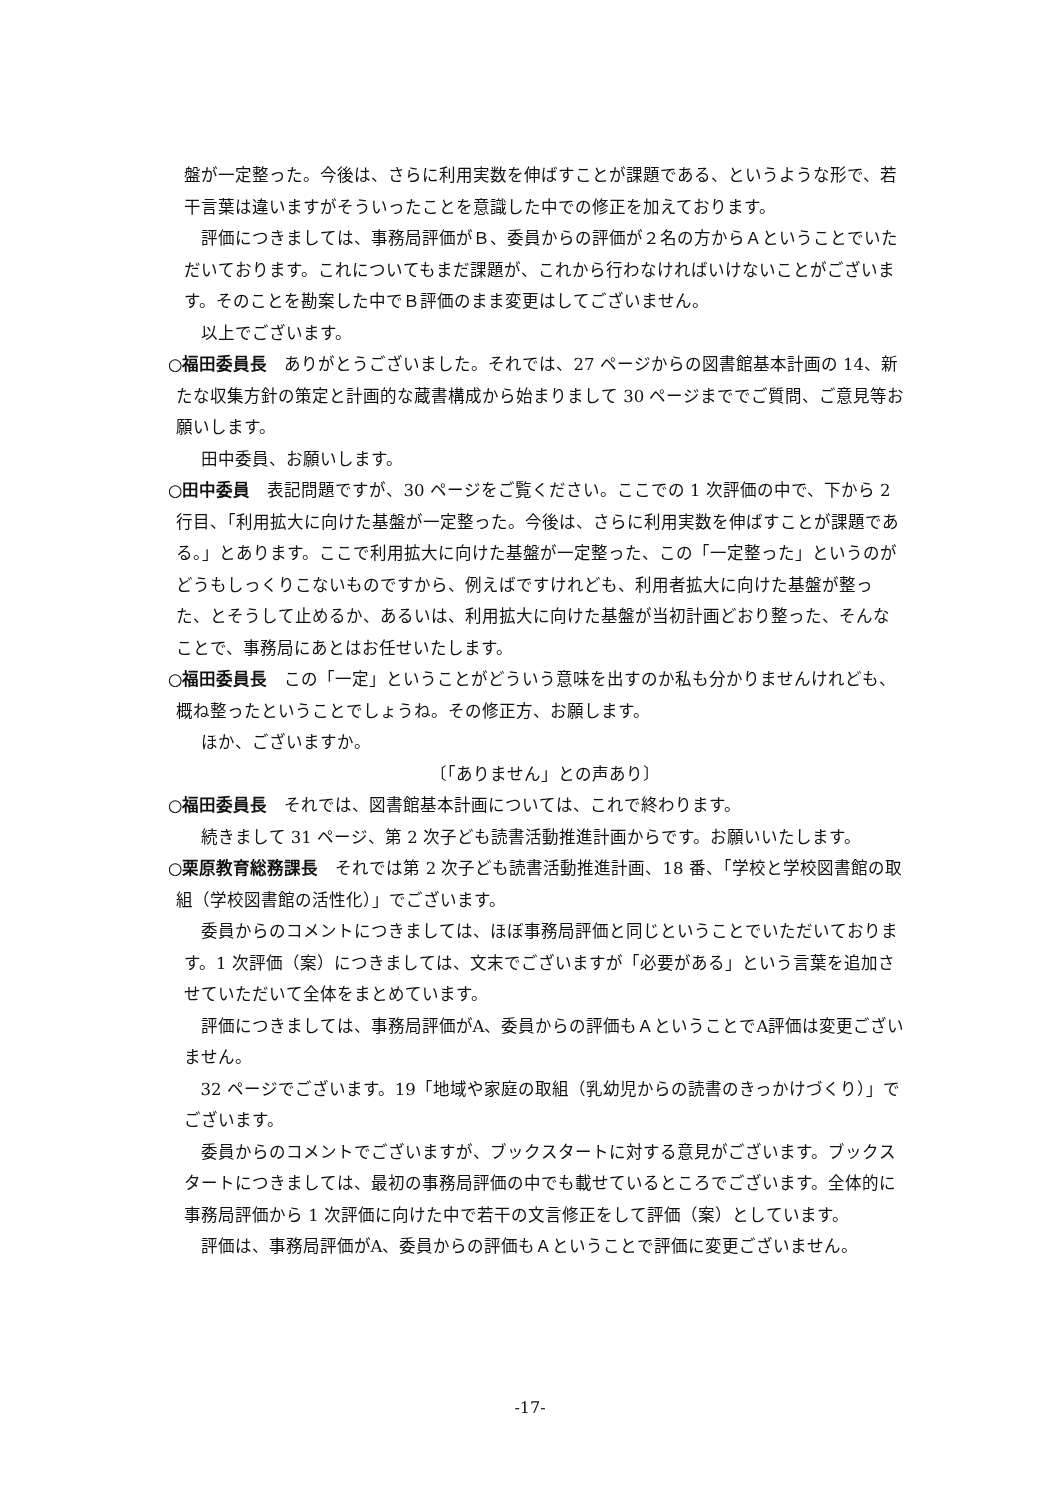盤が一定整った。今後は、さらに利用実数を伸ばすことが課題である、というような形で、若干言葉は違いますがそういったことを意識した中での修正を加えております。
評価につきましては、事務局評価がＢ、委員からの評価が２名の方からＡということでいただいております。これについてもまだ課題が、これから行わなければいけないことがございます。そのことを勘案した中でＢ評価のまま変更はしてございません。
以上でございます。
○福田委員長　ありがとうございました。それでは、27 ページからの図書館基本計画の 14、新たな収集方針の策定と計画的な蔵書構成から始まりまして 30 ページまででご質問、ご意見等お願いします。
田中委員、お願いします。
○田中委員　表記問題ですが、30 ページをご覧ください。ここでの 1 次評価の中で、下から 2 行目、「利用拡大に向けた基盤が一定整った。今後は、さらに利用実数を伸ばすことが課題である。」とあります。ここで利用拡大に向けた基盤が一定整った、この「一定整った」というのがどうもしっくりこないものですから、例えばですけれども、利用者拡大に向けた基盤が整った、とそうして止めるか、あるいは、利用拡大に向けた基盤が当初計画どおり整った、そんなことで、事務局にあとはお任せいたします。
○福田委員長　この「一定」ということがどういう意味を出すのか私も分かりませんけれども、概ね整ったということでしょうね。その修正方、お願します。
ほか、ございますか。
〔「ありません」との声あり〕
○福田委員長　それでは、図書館基本計画については、これで終わります。
続きまして 31 ページ、第 2 次子ども読書活動推進計画からです。お願いいたします。
○栗原教育総務課長　それでは第 2 次子ども読書活動推進計画、18 番、「学校と学校図書館の取組（学校図書館の活性化）」でございます。
委員からのコメントにつきましては、ほぼ事務局評価と同じということでいただいております。1 次評価（案）につきましては、文末でございますが「必要がある」という言葉を追加させていただいて全体をまとめています。
評価につきましては、事務局評価がA、委員からの評価もＡということでA評価は変更ございません。
32 ページでございます。19「地域や家庭の取組（乳幼児からの読書のきっかけづくり）」でございます。
委員からのコメントでございますが、ブックスタートに対する意見がございます。ブックスタートにつきましては、最初の事務局評価の中でも載せているところでございます。全体的に事務局評価から 1 次評価に向けた中で若干の文言修正をして評価（案）としています。
評価は、事務局評価がA、委員からの評価もＡということで評価に変更ございません。
-17-